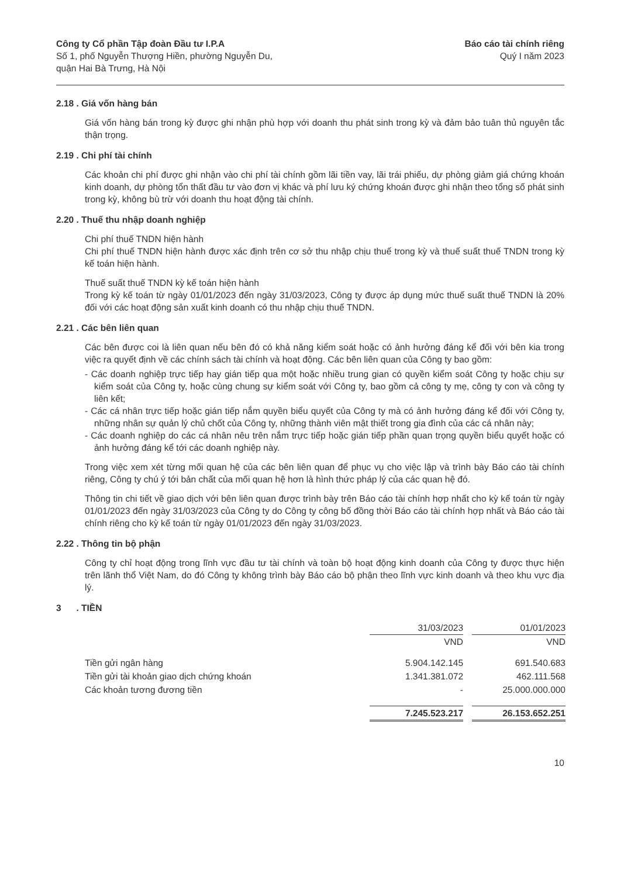Công ty Cổ phần Tập đoàn Đầu tư I.P.A
Số 1, phố Nguyễn Thượng Hiền, phường Nguyễn Du,
quận Hai Bà Trưng, Hà Nội
Báo cáo tài chính riêng
Quý I năm 2023
2.18 . Giá vốn hàng bán
Giá vốn hàng bán trong kỳ được ghi nhận phù hợp với doanh thu phát sinh trong kỳ và đảm bảo tuân thủ nguyên tắc thận trọng.
2.19 . Chi phí tài chính
Các khoản chi phí được ghi nhận vào chi phí tài chính gồm lãi tiền vay, lãi trái phiếu, dự phòng giảm giá chứng khoán kinh doanh, dự phòng tổn thất đầu tư vào đơn vị khác và phí lưu ký chứng khoán được ghi nhận theo tổng số phát sinh trong kỳ, không bù trừ với doanh thu hoạt động tài chính.
2.20 . Thuế thu nhập doanh nghiệp
Chi phí thuế TNDN hiện hành
Chi phí thuế TNDN hiện hành được xác định trên cơ sở thu nhập chịu thuế trong kỳ và thuế suất thuế TNDN trong kỳ kế toán hiện hành.
Thuế suất thuế TNDN kỳ kế toán hiện hành
Trong kỳ kế toán từ ngày 01/01/2023 đến ngày 31/03/2023, Công ty được áp dụng mức thuế suất thuế TNDN là 20% đối với các hoạt động sản xuất kinh doanh có thu nhập chịu thuế TNDN.
2.21 . Các bên liên quan
Các bên được coi là liên quan nếu bên đó có khả năng kiểm soát hoặc có ảnh hưởng đáng kể đối với bên kia trong việc ra quyết định về các chính sách tài chính và hoạt động. Các bên liên quan của Công ty bao gồm:
- Các doanh nghiệp trực tiếp hay gián tiếp qua một hoặc nhiều trung gian có quyền kiểm soát Công ty hoặc chịu sự kiểm soát của Công ty, hoặc cùng chung sự kiểm soát với Công ty, bao gồm cả công ty mẹ, công ty con và công ty liên kết;
- Các cá nhân trực tiếp hoặc gián tiếp nắm quyền biểu quyết của Công ty mà có ảnh hưởng đáng kể đối với Công ty, những nhân sự quản lý chủ chốt của Công ty, những thành viên mật thiết trong gia đình của các cá nhân này;
- Các doanh nghiệp do các cá nhân nêu trên nắm trực tiếp hoặc gián tiếp phần quan trọng quyền biểu quyết hoặc có ảnh hưởng đáng kể tới các doanh nghiệp này.
Trong việc xem xét từng mối quan hệ của các bên liên quan để phục vụ cho việc lập và trình bày Báo cáo tài chính riêng, Công ty chú ý tới bản chất của mối quan hệ hơn là hình thức pháp lý của các quan hệ đó.
Thông tin chi tiết về giao dịch với bên liên quan được trình bày trên Báo cáo tài chính hợp nhất cho kỳ kế toán từ ngày 01/01/2023 đến ngày 31/03/2023 của Công ty do Công ty công bố đồng thời Báo cáo tài chính hợp nhất và Báo cáo tài chính riêng cho kỳ kế toán từ ngày 01/01/2023 đến ngày 31/03/2023.
2.22 . Thông tin bộ phận
Công ty chỉ hoạt động trong lĩnh vực đầu tư tài chính và toàn bộ hoạt động kinh doanh của Công ty được thực hiện trên lãnh thổ Việt Nam, do đó Công ty không trình bày Báo cáo bộ phận theo lĩnh vực kinh doanh và theo khu vực địa lý.
3 . TIỀN
| | 31/03/2023 | | 01/01/2023 |
| --- | --- | --- | --- |
| | VND | | VND |
| Tiền gửi ngân hàng | 5.904.142.145 | | 691.540.683 |
| Tiền gửi tài khoản giao dịch chứng khoán | 1.341.381.072 | | 462.111.568 |
| Các khoản tương đương tiền | - | | 25.000.000.000 |
| | 7.245.523.217 | | 26.153.652.251 |
10